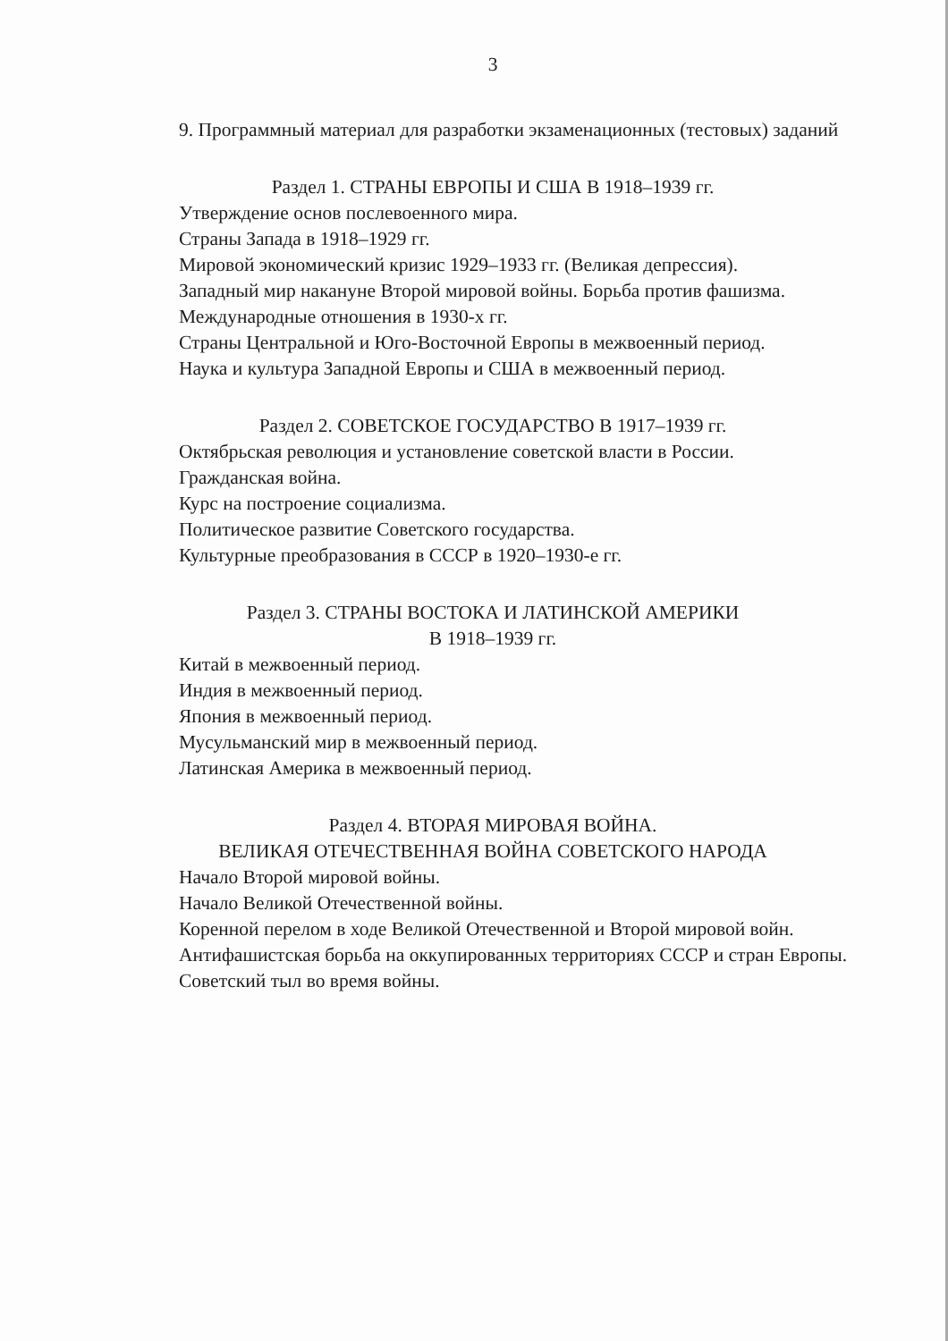3
9. Программный материал для разработки экзаменационных (тестовых) заданий
Раздел 1. СТРАНЫ ЕВРОПЫ И США В 1918–1939 гг.
Утверждение основ послевоенного мира.
Страны Запада в 1918–1929 гг.
Мировой экономический кризис 1929–1933 гг. (Великая депрессия).
Западный мир накануне Второй мировой войны. Борьба против фашизма.
Международные отношения в 1930-х гг.
Страны Центральной и Юго-Восточной Европы в межвоенный период.
Наука и культура Западной Европы и США в межвоенный период.
Раздел 2. СОВЕТСКОЕ ГОСУДАРСТВО В 1917–1939 гг.
Октябрьская революция и установление советской власти в России.
Гражданская война.
Курс на построение социализма.
Политическое развитие Советского государства.
Культурные преобразования в СССР в 1920–1930-е гг.
Раздел 3. СТРАНЫ ВОСТОКА И ЛАТИНСКОЙ АМЕРИКИ
В 1918–1939 гг.
Китай в межвоенный период.
Индия в межвоенный период.
Япония в межвоенный период.
Мусульманский мир в межвоенный период.
Латинская Америка в межвоенный период.
Раздел 4. ВТОРАЯ МИРОВАЯ ВОЙНА.
ВЕЛИКАЯ ОТЕЧЕСТВЕННАЯ ВОЙНА СОВЕТСКОГО НАРОДА
Начало Второй мировой войны.
Начало Великой Отечественной войны.
Коренной перелом в ходе Великой Отечественной и Второй мировой войн.
Антифашистская борьба на оккупированных территориях СССР и стран Европы.
Советский тыл во время войны.